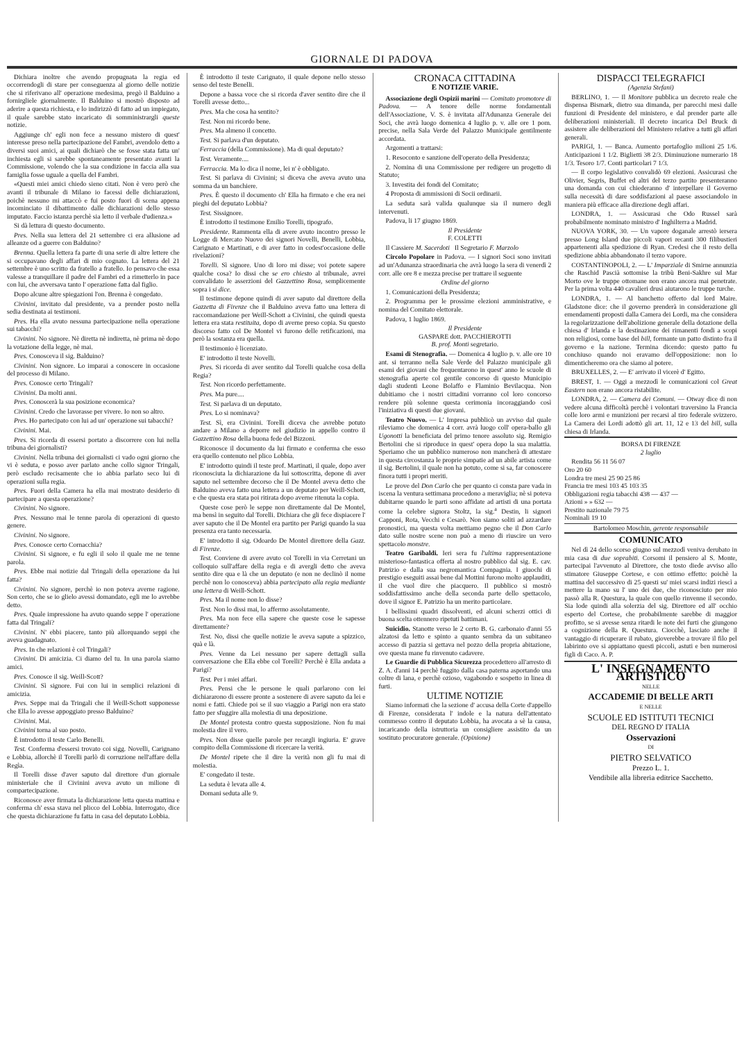GIORNALE DI PADOVA
Dichiara inoltre che avendo propugnata la regia ed occorrendogli di stare per conseguenza al giorno delle notizie che si riferivano all' operazione medesima, pregò il Balduino a fornirgliele giornalmente. Il Balduino si mostrò disposto ad aderire a questa richiesta, e lo indirizzò di fatto ad un impiegato, il quale sarebbe stato incaricato di somministrargli queste notizie.
Aggiunge ch' egli non fece a nessuno mistero di quest' interesse preso nella partecipazione del Fambri, avendolo detto a diversi suoi amici, ai quali dichiarò che se fosse stata fatta un' inchiesta egli si sarebbe spontaneamente presentato avanti la Commissione, volendo che la sua condizione in faccia alla sua famiglia fosse uguale a quella del Fambri.
«Questi miei amici chiedo sieno citati. Non è vero però che avanti il tribunale di Milano io facessi delle dichiarazioni, poichè nessuno mi attaccò e fui posto fuori di scena appena incominciato il dibattimento dalle dichiarazioni dello stesso imputato. Faccio istanza perchè sia letto il verbale d'udienza.»
Si dà lettura di questo documento.
Pres. Nella sua lettera del 21 settembre ci era allusione ad alleanze od a guerre con Balduino?
Brenna. Quella lettera fa parte di una serie di altre lettere che si occupavano degli affari di mio cognato. La lettera del 21 settembre è uno scritto da fratello a fratello. Io pensavo che essa valesse a tranquillare il padre del Fambri ed a rimetterlo in pace con lui, che avversava tanto l' operazione fatta dal figlio.
Dopo alcune altre spiegazioni l'on. Brenna è congedato.
Civinini, invitato dal presidente, va a prender posto nella sedia destinata ai testimoni.
Pres. Ha ella avuto nessuna partecipazione nella operazione sui tabacchi?
Civinini. No signore. Nè diretta nè indiretta, nè prima nè dopo la votazione della legge, nè mai.
Pres. Conosceva il sig. Balduino?
Civinini. Non signore. Lo imparai a conoscere in occasione del processo di Milano.
Pres. Conosce certo Tringali?
Civinini. Da molti anni.
Pres. Conoscerà la sua posizione economica?
Civinini. Credo che lavorasse per vivere. Io non so altro.
Pres. Ho partecipato con lui ad un' operazione sui tabacchi?
Civinini. Mai.
Pres. Si ricorda di essersi portato a discorrere con lui nella tribuna dei giornalisti?
Civinini. Nella tribuna dei giornalisti ci vado ogni giorno che vi è seduta, e posso aver parlato anche collo signor Tringali, però escludo recisamente che io abbia parlato seco lui di operazioni sulla regia.
Pres. Fuori della Camera ha ella mai mostrato desiderio di partecipare a questa operazione?
Civinini. No signore.
Pres. Nessuno mai le tenne parola di operazioni di questo genere.
Civinini. No signore.
Pres. Conosce certo Cornacchia?
Civinini. Si signore, e fu egli il solo il quale me ne tenne parola.
Pres. Ebbe mai notizie dal Tringali della operazione da lui fatta?
Civinini. No signore, perchè io non poteva averne ragione. Son certo, che se io glielo avessi domandato, egli me lo avrebbe detto.
Pres. Quale impressione ha avuto quando seppe l' operazione fatta dal Tringali?
Civinini. N' ebbi piacere, tanto più allorquando seppi che aveva guadagnato.
Pres. In che relazioni è col Tringali?
Civinini. Di amicizia. Ci diamo del tu. In una parola siamo amici.
Pres. Conosce il sig. Weill-Scott?
Civinini. Sì signore. Fui con lui in semplici relazioni di amicizia.
Pres. Seppe mai da Tringali che il Weill-Schott supponesse che Ella lo avesse appoggiato presso Balduino?
Civinini. Mai.
Civinini torna al suo posto.
È introdotto il teste Carlo Benelli.
Test. Conferma d'essersi trovato coi sigg. Novelli, Carignano e Lobbia, allorchè il Torelli parlò di corruzione nell'affare della Regìa.
Il Torelli disse d'aver saputo dal direttore d'un giornale ministeriale che il Civinini aveva avuto un milione di compartecipazione.
Riconosce aver firmata la dichiarazione letta questa mattina e conferma ch' essa stava nel plicco del Lobbia. Interrogato, dice che questa dichiarazione fu fatta in casa del deputato Lobbia.
È introdotto il teste Carignato, il quale depone nello stesso senso del teste Benelli.
Depone a bassa voce che si ricorda d'aver sentito dire che il Torelli avesse detto...
Pres. Ma che cosa ha sentito?
Test. Non mi ricordo bene.
Pres. Ma almeno il concetto.
Test. Si parlava d'un deputato.
Ferraccia (della Commissione). Ma di qual deputato?
Test. Veramente....
Ferraccia. Ma lo dica il nome, lei n' è obbligato.
Test. Si parlava di Civinini; si diceva che aveva avuto una somma da un banchiere.
Pres. È questo il documento ch' Ella ha firmato e che era nei pieghi del deputato Lobbia?
Test. Sissignore.
È introdotto il testimone Emilio Torelli, tipografo.
Presidente. Rammenta ella di avere avuto incontro presso le Logge di Mercato Nuovo dei signori Novelli, Benelli, Lobbia, Carignato e Martinati, e di aver fatto in codest'occasione delle rivelazioni?
Torelli. Sì signore. Uno di loro mi disse; voi potete sapere qualche cosa? Io dissi che se ero chiesto al tribunale, avrei convalidato le asserzioni del Gazzettino Rosa, semplicemente sopra i si dice.
Il testimone depone quindi di aver saputo dal direttore della Gazzetta di Firenze che il Balduino aveva fatto una lettera di raccomandazione per Weill-Schott a Civinini, che quindi questa lettera era stata restituita, dopo di averne preso copia. Su questo discorso fatto col De Montel vi furono delle retificazioni, ma però la sostanza era quella.
Il testimonio è licenziato.
E' introdotto il teste Novelli.
Pres. Si ricorda di aver sentito dal Torelli qualche cosa della Regia?
Test. Non ricordo perfettamente.
Pres. Ma pure....
Test. Si parlava di un deputato.
Pres. Lo si nominava?
Test. Sì, era Civinini. Torelli diceva che avrebbe potuto andare a Milano a deporre nel giudizio in appello contro il Gazzettino Rosa della buona fede del Bizzoni.
Riconosce il documento da lui firmato e conferma che esso era quello contenuto nel plico Lobbia.
E' introdotto quindi il teste prof. Martinati, il quale, dopo aver riconosciuta la dichiarazione da lui sottoscritta, depone di aver saputo nel settembre decorso che il De Montel aveva detto che Balduino aveva fatto una lettera a un deputato per Weill-Schott, e che questa era stata poi ritirata dopo averne ritenuta la copia.
Queste cose però le seppe non direttamente dal De Montel, ma bensì in seguito dal Torelli. Dichiara che gli fece dispiacere l' aver saputo che il De Montel era partito per Parigi quando la sua presenza era tanto necessaria.
E' introdotto il sig. Odoardo De Montel direttore della Gazz. di Firenze.
Test. Conviene di avere avuto col Torelli in via Cerretani un colloquio sull'affare della regia e di avergli detto che aveva sentito dire qua e là che un deputato (e non ne declinò il nome perchè non lo conosceva) abbia partecipato alla regia mediante una lettera di Weill-Schott.
Pres. Ma il nome non lo disse?
Test. Non lo dissi mai, lo affermo assolutamente.
Pres. Ma non fece ella sapere che queste cose le sapesse direttamente?
Test. No, dissi che quelle notizie le aveva sapute a spizzico, quà e là.
Pres. Venne da Lei nessuno per sapere dettagli sulla conversazione che Ella ebbe col Torelli? Perchè è Ella andata a Parigi?
Test. Per i miei affari.
Pres. Pensi che le persone le quali parlarono con lei dichiararono di essere pronte a sostenere di avere saputo da lei e nomi e fatti. Chiede poi se il suo viaggio a Parigi non era stato fatto per sfuggire alla molestia di una deposizione.
De Montel protesta contro questa supposizione. Non fu mai molestia dire il vero.
Pres. Non disse quelle parole per recargli ingiuria. E' grave compito della Commissione di ricercare la verità.
De Montel ripete che il dire la verità non gli fu mai di molestia.
E' congedato il teste.
La seduta è levata alle 4.
Domani seduta alle 9.
CRONACA CITTADINA
E NOTIZIE VARIE.
Associazione degli Ospizii marini — Comitato promotore di Padova. — A tenore delle norme fondamentali dell'Associazione, V. S. è invitata all'Adunanza Generale dei Soci, che avrà luogo domenica 4 luglio p. v. alle ore 1 pom. precise, nella Sala Verde del Palazzo Municipale gentilmente accordata.
Argomenti a trattarsi:
1. Resoconto e sanzione dell'operato della Presidenza;
2. Nomina di una Commissione per redigere un progetto di Statuto;
3. Investita dei fondi del Comitato;
4 Proposta di ammissioni di Socii ordinarii.
La seduta sarà valida qualunque sia il numero degli intervenuti.
Padova, li 17 giugno 1869.
Il Presidente
F. COLETTI
Il Cassiere M. Sacerdoti Il Segretario F. Marzolo
Circolo Popolare in Padova. — I signori Soci sono invitati ad un'Adunanza straordinaria che avrà luogo la sera di venerdì 2 corr. alle ore 8 e mezza precise per trattare il seguente
Ordine del giorno
1. Comunicazioni della Presidenza;
2. Programma per le prossime elezioni amministrative, e nomina del Comitato elettorale.
Padova, 1 luglio 1869.
Il Presidente
GASPARE dott. PACCHIEROTTI
B. prof. Monti segretario.
Esami di Stenografia. — Domenica 4 luglio p. v. alle ore 10 ant. si terranno nella Sale Verde del Palazzo municipale gli esami dei giovani che frequentarono in quest' anno le scuole di stenografia aperte col gentile concorso di questo Municipio dagli studenti Leone Bolaffo e Flaminio Bevilacqua. Non dubitiamo che i nostri cittadini vorranno col loro concorso rendere più solenne questa cerimonia incoraggiando così l'iniziativa di questi due giovani.
Teatro Nuovo. — L' Impresa pubblicò un avviso dal quale rileviamo che domenica 4 corr. avrà luogo coll' opera-ballo gli Ugonotti la beneficiata del primo tenore assoluto sig. Remigio Bertolini che si riproduce in quest' opera dopo la sua malattia. Speriamo che un pubblico numeroso non mancherà di attestare in questa circostanza le proprie simpatie ad un abile artista come il sig. Bertolini, il quale non ha potuto, come si sa, far conoscere finora tutti i propri meriti.
Le prove del Don Carlo che per quanto ci consta pare vada in iscena la ventura settimana procedono a meraviglia; nè si poteva dubitarne quando le parti sono affidate ad artisti di una portata come la celebre signora Stoltz, la sig.<sup>a</sup> Destin, li signori Capponi, Rota, Vecchi e Cesarò. Non siamo soliti ad azzardare pronostici, ma questa volta mettiamo pegno che il Don Carlo dato sulle nostre scene non può a meno di riuscire un vero spettacolo monstre.
Teatro Garibaldi. Ieri sera fu l'ultima rappresentazione misterioso-fantastica offerta al nostro pubblico dal sig. E. cav. Patrizio e dalla sua negromantica Compagnia. I giuochi di prestigio eseguiti assai bene dal Mottini furono molto applauditi, il che vuol dire che piacquero. Il pubblico si mostrò soddisfattissimo anche della seconda parte dello spettacolo, dove il signor E. Patrizio ha un merito particolare.
I bellissimi quadri dissolventi, ed alcuni scherzi ottici di buona scelta ottennero ripetuti battimani.
Suicidio. Stanotte verso le 2 certo B. G. carbonaio d'anni 55 alzatosi da letto e spinto a quanto sembra da un subitaneo accesso di pazzia si gettava nel pozzo della propria abitazione, ove questa mane fu rinvenuto cadavere.
Le Guardie di Pubblica Sicurezza procedettero all'arresto di Z. A. d'anni 14 perchè fuggito dalla casa paterna asportando una coltre di lana, e perchè ozioso, vagabondo e sospetto in linea di furti.
ULTIME NOTIZIE
Siamo informati che la sezione d' accusa della Corte d'appello di Firenze, considerata l' indole e la natura dell'attentato commesso contro il deputato Lobbia, ha avocata a sè la causa, incaricando della istruttoria un consigliere assistito da un sostituto procuratore generale. (Opinione)
DISPACCI TELEGRAFICI
(Agenzia Stefani)
BERLINO, 1. — Il Monitore pubblica un decreto reale che dispensa Bismark, dietro sua dimanda, per parecchi mesi dalle funzioni di Presidente del ministero, e dal prender parte alle deliberazioni ministeriali. Il decreto incarica Del Bruck di assistere alle deliberazioni del Ministero relative a tutti gli affari generali.
PARIGI, 1. — Banca. Aumento portafoglio milioni 25 1/6. Anticipazioni 1 1/2. Biglietti 38 2/3. Diminuzione numerario 18 1/3. Tesoro 1/7. Conti particolari 7 1/3.
— Il corpo legislativo convalidò 69 elezioni. Assicurasi che Olivier, Segris, Buffet ed altri del terzo partito presenteranno una domanda con cui chiederanno d' interpellare il Governo sulla necessità di dare soddisfazioni al paese associandolo in maniera più efficace alla direzione degli affari.
LONDRA, 1. — Assicurasi che Odo Russel sarà probabilmente nominato ministro d' Inghilterra a Madrid.
NUOVA YORK, 30. — Un vapore doganale arrestò iersera presso Long Island due piccoli vapori recanti 300 filibustieri appartenenti alla spedizione di Ryan. Credesi che il resto della spedizione abbia abbandonato il terzo vapore.
COSTANTINOPOLI, 2. — L' Imparziale di Smirne annunzia che Raschid Pascià sottomise la tribù Beni-Sakhre sul Mar Morto ove le truppe ottomane non erano ancora mai penetrate. Per la prima volta 440 cavalieri drusi aiutarono le truppe turche.
LONDRA, 1. — Al banchetto offerto dal lord Maire. Gladstone dice: che il governo prenderà in considerazione gli emendamenti proposti dalla Camera dei Lordi, ma che considera la regolarizzazione dell'abolizione generale della dotazione della chiesa d' Irlanda e la destinazione dei rimanenti fondi a scopi non religiosi, come base del bill, formante un patto distinto fra il governo e la nazione. Termina dicendo: questo patto fu conchiuso quando noi eravamo dell'opposizione: non lo dimenticheremo ora che siamo al potere.
BRUXELLES, 2. — E' arrivato il vicerè d' Egitto.
BREST, 1. — Oggi a mezzodì le comunicazioni col Great Eastern non erano ancora ristabilite.
LONDRA, 2. — Camera dei Comuni. — Otway dice di non vedere alcuna difficoltà perchè i volontari traversino la Francia colle loro armi e munizioni per recarsi al tiro federale svizzero. La Camera dei Lordi adottò gli art. 11, 12 e 13 del bill, sulla chiesa di Irlanda.
BORSA DI FIRENZE
2 luglio
Rendita 56 11 56 07
Oro 20 60
Londra tre mesi 25 90 25 86
Francia tre mesi 103 45 103 35
Obbligazioni regia tabacchi 438 — 437 —
Azioni » » 632 —
Prestito nazionale 79 75
Nominali 19 10
Bartolomeo Moschin, gerente responsabile
COMUNICATO
Nel dì 24 dello scorso giugno sul mezzodì veniva derubato in mia casa di due soprabiti. Corsomi il pensiero al S. Monte, partecipai l'avvenuto al Direttore, che tosto diede avviso allo stimatore Giuseppe Cortese, e con ottimo effetto: poichè la mattina del successivo di 25 questi su' miei scarsi indizi riescì a mettere la mano su l' uno dei due, che riconosciuto per mio passò alla R. Questura, la quale con quello rinvenne il secondo. Sia lode quindi alla solerzia del sig. Direttore ed all' occhio esperto del Cortese, che probabilmente sarebbe di maggior profitto, se si avesse senza ritardi le note dei furti che giungono a cognizione della R. Questura. Ciocchè, lasciato anche il vantaggio di ricuperare il rubato, gioverebbe a trovare il filo pel labirinto ove si appiattano questi piccoli, astuti e ben numerosi figli di Caco. A. P.
L' INSEGNAMENTO ARTISTICO
NELLE
ACCADEMIE DI BELLE ARTI
E NELLE
SCUOLE ED ISTITUTI TECNICI
DEL REGNO D' ITALIA
Osservazioni
DI
PIETRO SELVATICO
Prezzo L. 1.
Vendibile alla libreria editrice Sacchetto.